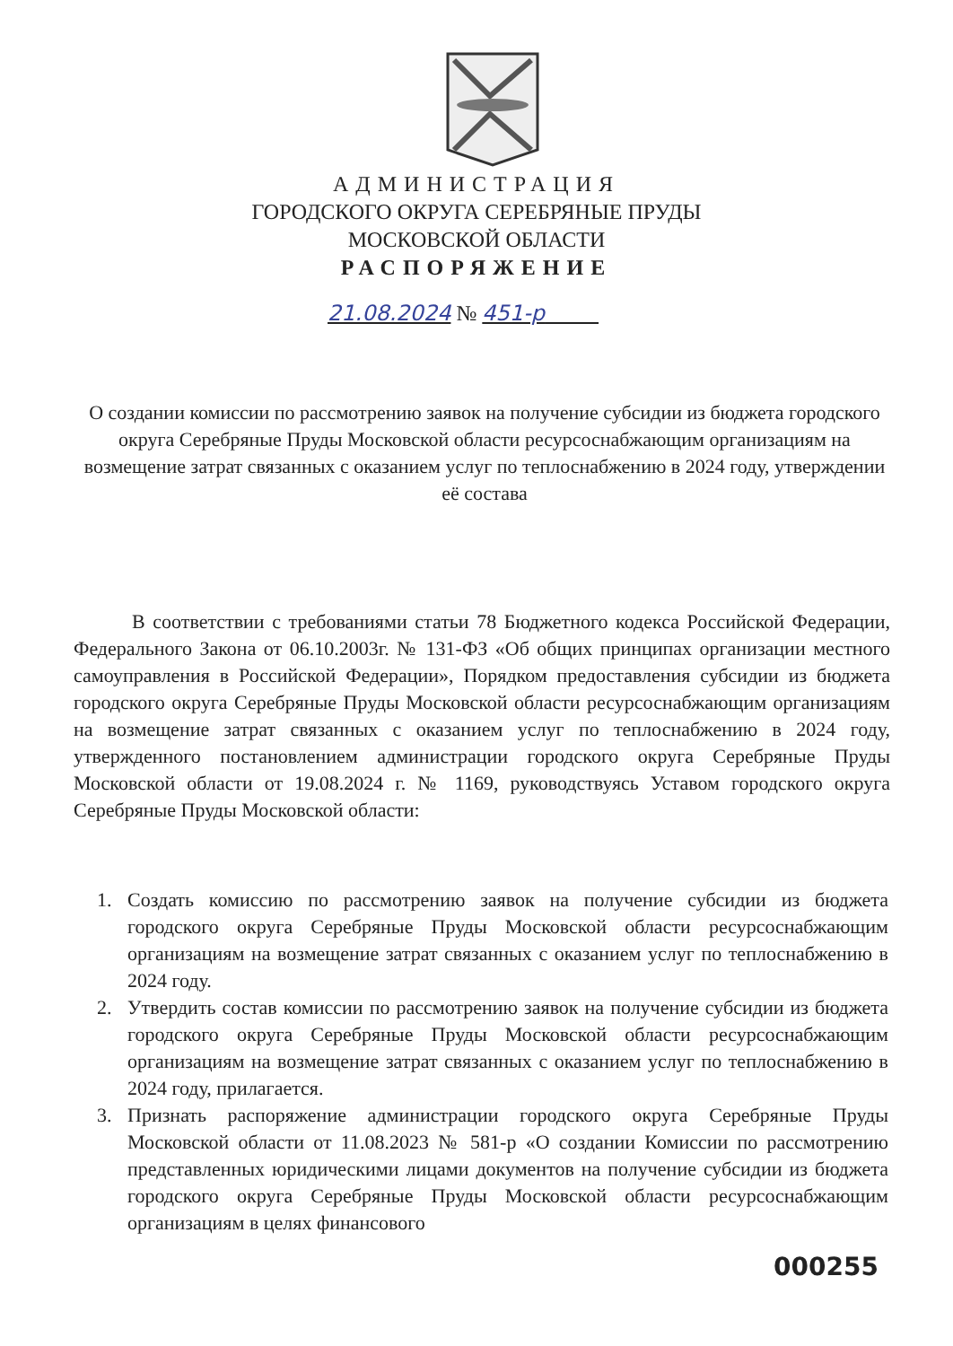АДМИНИСТРАЦИЯ
ГОРОДСКОГО ОКРУГА СЕРЕБРЯНЫЕ ПРУДЫ
МОСКОВСКОЙ ОБЛАСТИ
РАСПОРЯЖЕНИЕ
21.08.2024 № 451-р
О создании комиссии по рассмотрению заявок на получение субсидии из бюджета городского округа Серебряные Пруды Московской области ресурсоснабжающим организациям на возмещение затрат связанных с оказанием услуг по теплоснабжению в 2024 году, утверждении её состава
В соответствии с требованиями статьи 78 Бюджетного кодекса Российской Федерации, Федерального Закона от 06.10.2003г. № 131-ФЗ «Об общих принципах организации местного самоуправления в Российской Федерации», Порядком предоставления субсидии из бюджета городского округа Серебряные Пруды Московской области ресурсоснабжающим организациям на возмещение затрат связанных с оказанием услуг по теплоснабжению в 2024 году, утвержденного постановлением администрации городского округа Серебряные Пруды Московской области от 19.08.2024 г. № 1169, руководствуясь Уставом городского округа Серебряные Пруды Московской области:
1. Создать комиссию по рассмотрению заявок на получение субсидии из бюджета городского округа Серебряные Пруды Московской области ресурсоснабжающим организациям на возмещение затрат связанных с оказанием услуг по теплоснабжению в 2024 году.
2. Утвердить состав комиссии по рассмотрению заявок на получение субсидии из бюджета городского округа Серебряные Пруды Московской области ресурсоснабжающим организациям на возмещение затрат связанных с оказанием услуг по теплоснабжению в 2024 году, прилагается.
3. Признать распоряжение администрации городского округа Серебряные Пруды Московской области от 11.08.2023 № 581-р «О создании Комиссии по рассмотрению представленных юридическими лицами документов на получение субсидии из бюджета городского округа Серебряные Пруды Московской области ресурсоснабжающим организациям в целях финансового
000255